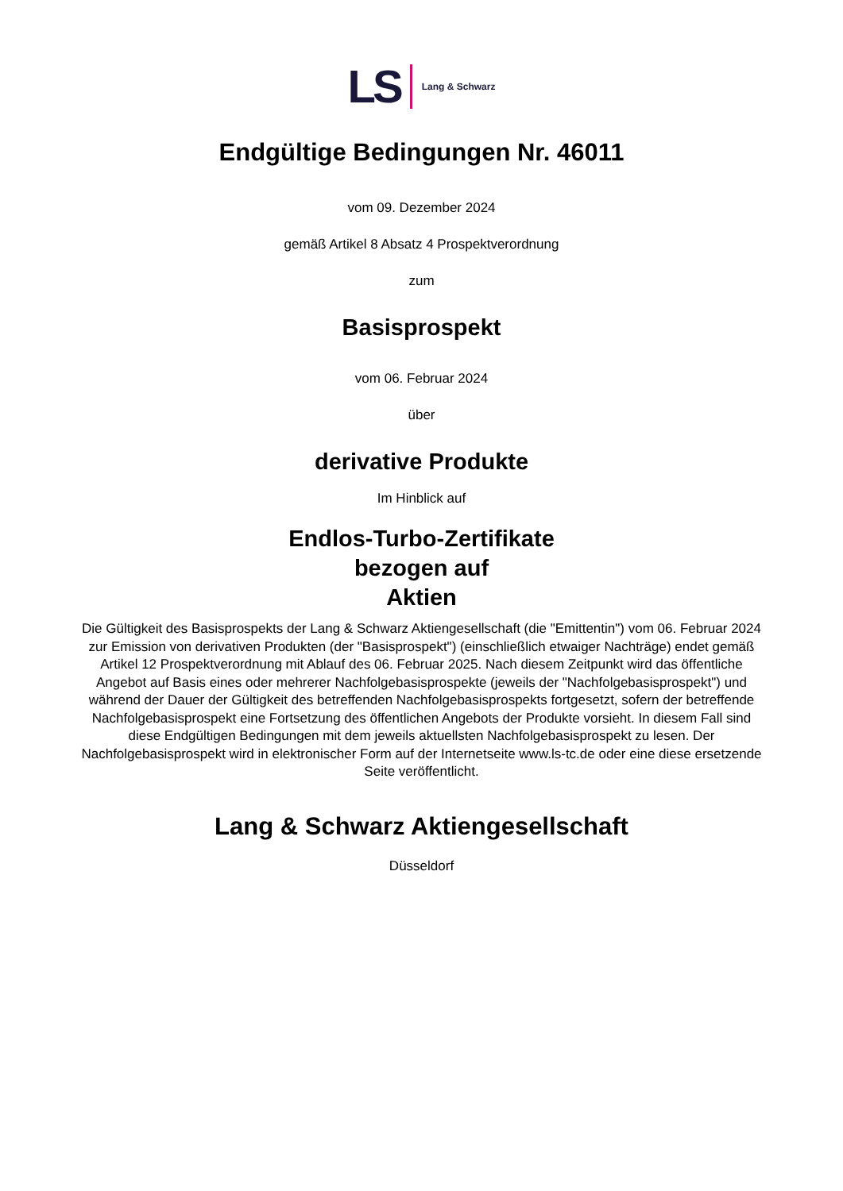LS Lang & Schwarz
Endgültige Bedingungen Nr. 46011
vom 09. Dezember 2024
gemäß Artikel 8 Absatz 4 Prospektverordnung
zum
Basisprospekt
vom 06. Februar 2024
über
derivative Produkte
Im Hinblick auf
Endlos-Turbo-Zertifikate
bezogen auf
Aktien
Die Gültigkeit des Basisprospekts der Lang & Schwarz Aktiengesellschaft (die "Emittentin") vom 06. Februar 2024 zur Emission von derivativen Produkten (der "Basisprospekt") (einschließlich etwaiger Nachträge) endet gemäß Artikel 12 Prospektverordnung mit Ablauf des 06. Februar 2025. Nach diesem Zeitpunkt wird das öffentliche Angebot auf Basis eines oder mehrerer Nachfolgebasisprospekte (jeweils der "Nachfolgebasisprospekt") und während der Dauer der Gültigkeit des betreffenden Nachfolgebasisprospekts fortgesetzt, sofern der betreffende Nachfolgebasisprospekt eine Fortsetzung des öffentlichen Angebots der Produkte vorsieht. In diesem Fall sind diese Endgültigen Bedingungen mit dem jeweils aktuellsten Nachfolgebasisprospekt zu lesen. Der Nachfolgebasisprospekt wird in elektronischer Form auf der Internetseite www.ls-tc.de oder eine diese ersetzende Seite veröffentlicht.
Lang & Schwarz Aktiengesellschaft
Düsseldorf